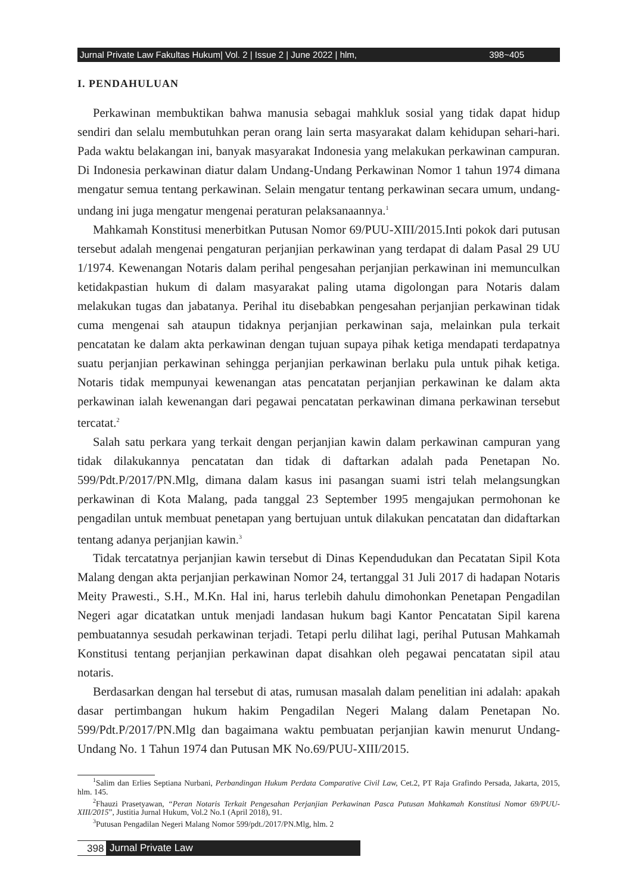Jurnal Private Law Fakultas Hukum| Vol. 2 | Issue 2 | June 2022 | hlm, 398~405
I. PENDAHULUAN
Perkawinan membuktikan bahwa manusia sebagai mahkluk sosial yang tidak dapat hidup sendiri dan selalu membutuhkan peran orang lain serta masyarakat dalam kehidupan sehari-hari. Pada waktu belakangan ini, banyak masyarakat Indonesia yang melakukan perkawinan campuran. Di Indonesia perkawinan diatur dalam Undang-Undang Perkawinan Nomor 1 tahun 1974 dimana mengatur semua tentang perkawinan. Selain mengatur tentang perkawinan secara umum, undang-undang ini juga mengatur mengenai peraturan pelaksanaannya.<sup>1</sup>
Mahkamah Konstitusi menerbitkan Putusan Nomor 69/PUU-XIII/2015.Inti pokok dari putusan tersebut adalah mengenai pengaturan perjanjian perkawinan yang terdapat di dalam Pasal 29 UU 1/1974. Kewenangan Notaris dalam perihal pengesahan perjanjian perkawinan ini memunculkan ketidakpastian hukum di dalam masyarakat paling utama digolongan para Notaris dalam melakukan tugas dan jabatanya. Perihal itu disebabkan pengesahan perjanjian perkawinan tidak cuma mengenai sah ataupun tidaknya perjanjian perkawinan saja, melainkan pula terkait pencatatan ke dalam akta perkawinan dengan tujuan supaya pihak ketiga mendapati terdapatnya suatu perjanjian perkawinan sehingga perjanjian perkawinan berlaku pula untuk pihak ketiga. Notaris tidak mempunyai kewenangan atas pencatatan perjanjian perkawinan ke dalam akta perkawinan ialah kewenangan dari pegawai pencatatan perkawinan dimana perkawinan tersebut tercatat.<sup>2</sup>
Salah satu perkara yang terkait dengan perjanjian kawin dalam perkawinan campuran yang tidak dilakukannya pencatatan dan tidak di daftarkan adalah pada Penetapan No. 599/Pdt.P/2017/PN.Mlg, dimana dalam kasus ini pasangan suami istri telah melangsungkan perkawinan di Kota Malang, pada tanggal 23 September 1995 mengajukan permohonan ke pengadilan untuk membuat penetapan yang bertujuan untuk dilakukan pencatatan dan didaftarkan tentang adanya perjanjian kawin.<sup>3</sup>
Tidak tercatatnya perjanjian kawin tersebut di Dinas Kependudukan dan Pecatatan Sipil Kota Malang dengan akta perjanjian perkawinan Nomor 24, tertanggal 31 Juli 2017 di hadapan Notaris Meity Prawesti., S.H., M.Kn. Hal ini, harus terlebih dahulu dimohonkan Penetapan Pengadilan Negeri agar dicatatkan untuk menjadi landasan hukum bagi Kantor Pencatatan Sipil karena pembuatannya sesudah perkawinan terjadi. Tetapi perlu dilihat lagi, perihal Putusan Mahkamah Konstitusi tentang perjanjian perkawinan dapat disahkan oleh pegawai pencatatan sipil atau notaris.
Berdasarkan dengan hal tersebut di atas, rumusan masalah dalam penelitian ini adalah: apakah dasar pertimbangan hukum hakim Pengadilan Negeri Malang dalam Penetapan No. 599/Pdt.P/2017/PN.Mlg dan bagaimana waktu pembuatan perjanjian kawin menurut Undang-Undang No. 1 Tahun 1974 dan Putusan MK No.69/PUU-XIII/2015.
<sup>1</sup> Salim dan Erlies Septiana Nurbani, Perbandingan Hukum Perdata Comparative Civil Law, Cet.2, PT Raja Grafindo Persada, Jakarta, 2015, hlm. 145.
<sup>2</sup> Fhauzi Prasetyawan, “Peran Notaris Terkait Pengesahan Perjanjian Perkawinan Pasca Putusan Mahkamah Konstitusi Nomor 69/PUU-XIII/2015”, Justitia Jurnal Hukum, Vol.2 No.1 (April 2018), 91.
<sup>3</sup> Putusan Pengadilan Negeri Malang Nomor 599/pdt./2017/PN.Mlg, hlm. 2
398 Jurnal Private Law